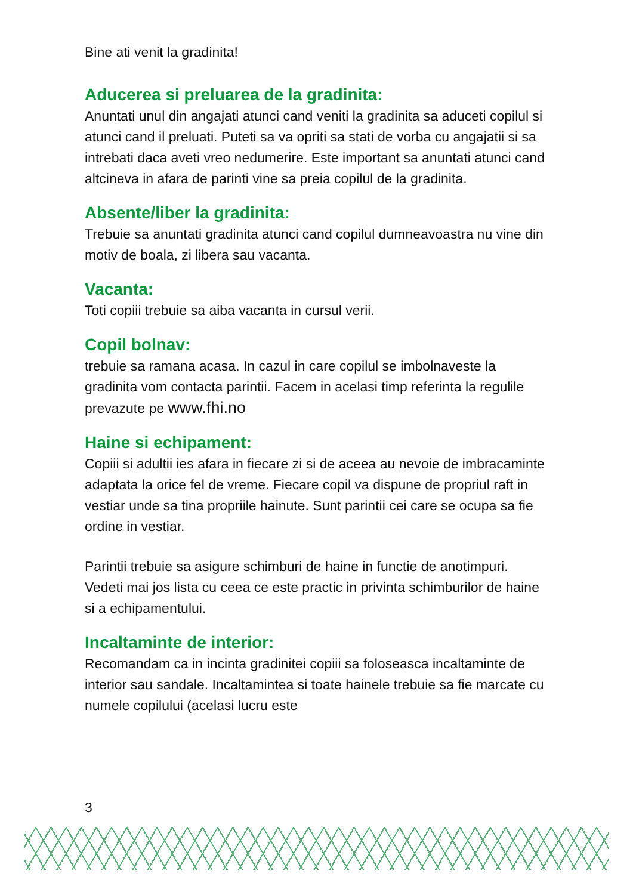Bine ati venit la gradinita!
Aducerea si preluarea de la gradinita:
Anuntati unul din angajati atunci cand veniti la gradinita sa aduceti copilul si atunci cand il preluati. Puteti sa va opriti sa stati de vorba cu angajatii si sa intrebati daca aveti vreo nedumerire. Este important sa anuntati atunci cand altcineva in afara de parinti vine sa preia copilul de la gradinita.
Absente/liber la gradinita:
Trebuie sa anuntati gradinita atunci cand copilul dumneavoastra nu vine din motiv de boala, zi libera sau vacanta.
Vacanta:
Toti copiii trebuie sa aiba vacanta in cursul verii.
Copil bolnav:
trebuie sa ramana acasa. In cazul in care copilul se imbolnaveste la gradinita vom contacta parintii. Facem in acelasi timp referinta la regulile prevazute pe www.fhi.no
Haine si echipament:
Copiii si adultii ies afara in fiecare zi si de aceea au nevoie de imbracaminte adaptata la orice fel de vreme. Fiecare copil va dispune de propriul raft in vestiar unde sa tina propriile hainute. Sunt parintii cei care se ocupa sa fie ordine in vestiar.
Parintii trebuie sa asigure schimburi de haine in functie de anotimpuri.
Vedeti mai jos lista cu ceea ce este practic in privinta schimburilor de haine si a echipamentului.
Incaltaminte de interior:
Recomandam ca in incinta gradinitei copiii sa foloseasca incaltaminte de interior sau sandale. Incaltamintea si toate hainele trebuie sa fie marcate cu numele copilului (acelasi lucru este
3